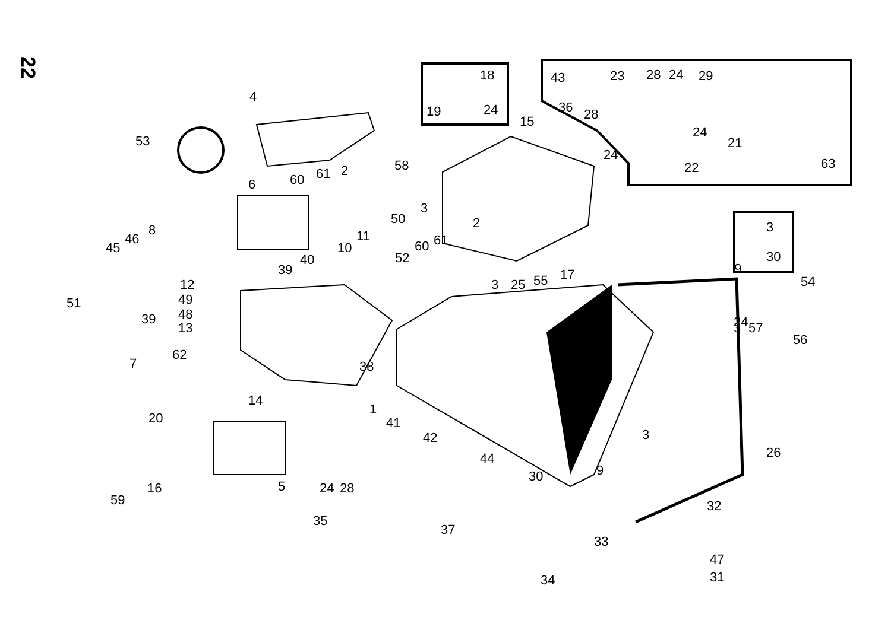22
4
53
6
60
61
2
58
50
3
8
46
45
11
10
40
39
12
49
48
13
51
39
62
7
14
38
1
20
16
5
59
41
42
24
28
44
35
37
52
60
61
2
3
25
55
17
15
3
9
26
3
9
30
33
34
32
47
31
54
24
57
56
18
19
24
43
23
28
24
29
36
28
24
24
22
21
63
3
30